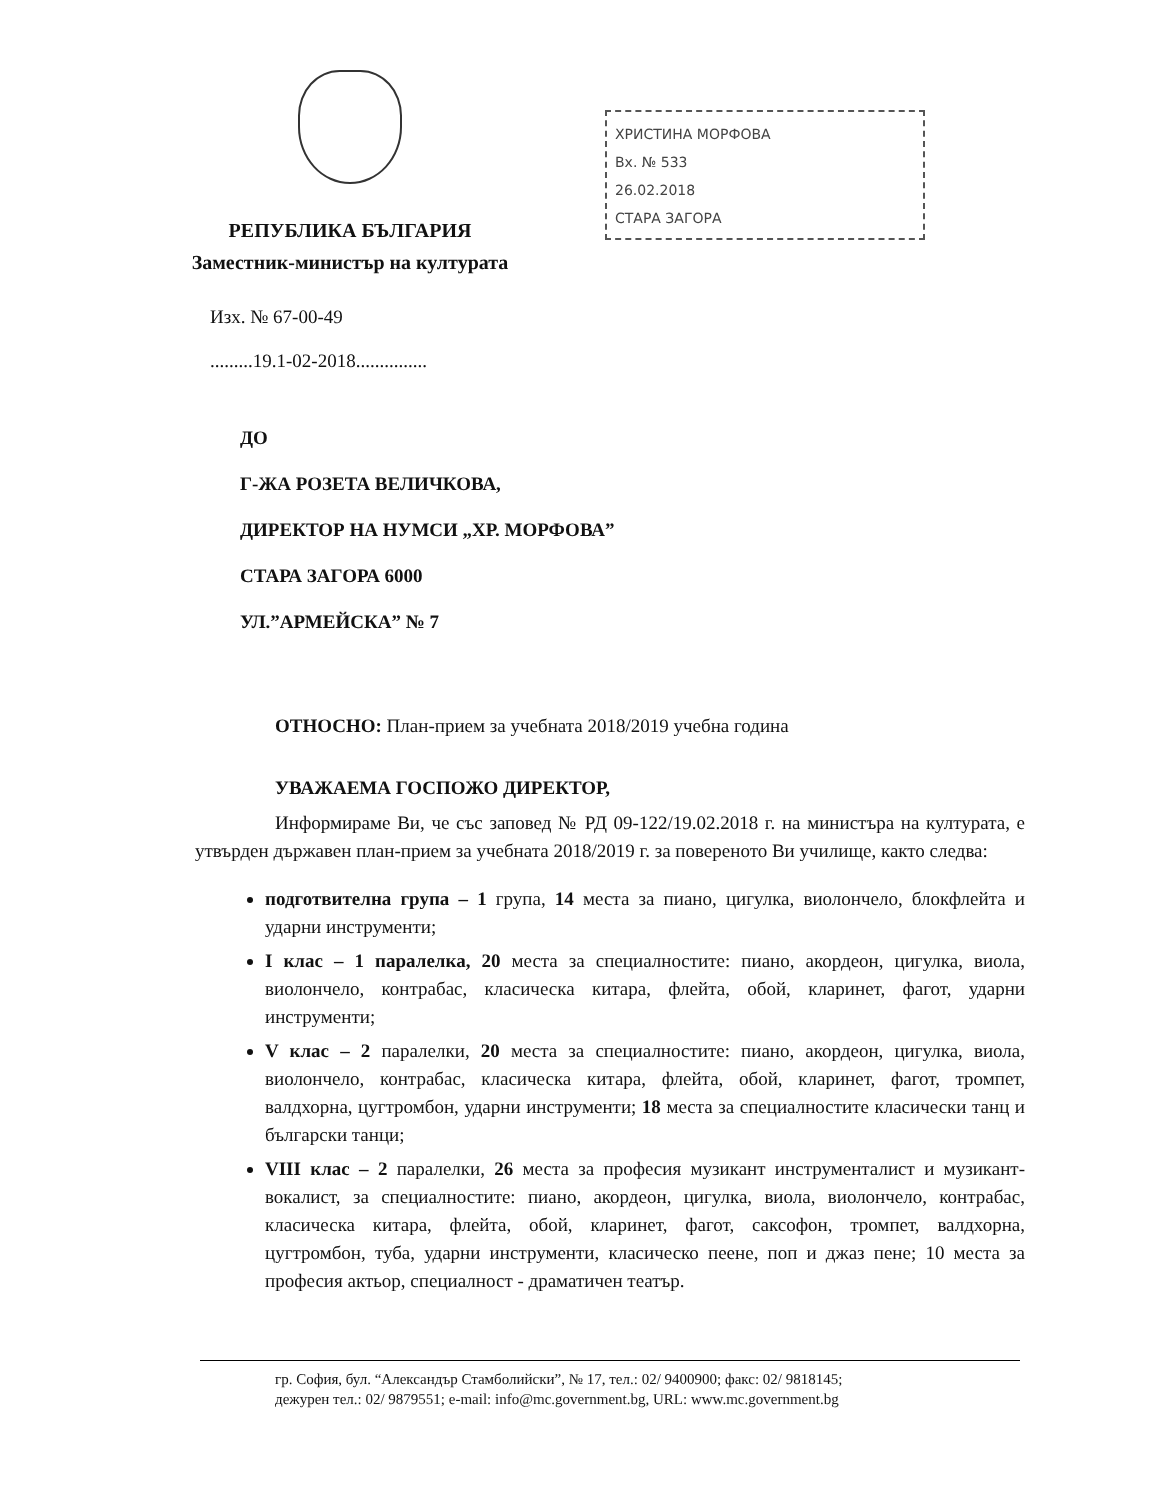РЕПУБЛИКА БЪЛГАРИЯ
Заместник-министър на културата
ХРИСТИНА МОРФОВА
Вх. № 533
26.02.2018
СТАРА ЗАГОРА
Изх. № 67-00-49
.........19.1-02-2018...............
ДО
Г-ЖА РОЗЕТА ВЕЛИЧКОВА,
ДИРЕКТОР НА НУМСИ „ХР. МОРФОВА”
СТАРА ЗАГОРА 6000
УЛ.”АРМЕЙСКА” № 7
ОТНОСНО: План-прием за учебната 2018/2019 учебна година
УВАЖАЕМА ГОСПОЖО ДИРЕКТОР,
Информираме Ви, че със заповед № РД 09-122/19.02.2018 г. на министъра на културата, е утвърден държавен план-прием за учебната 2018/2019 г. за повереното Ви училище, както следва:
подготвителна група – 1 група, 14 места за пиано, цигулка, виолончело, блокфлейта и ударни инструменти;
I клас – 1 паралелка, 20 места за специалностите: пиано, акордеон, цигулка, виола, виолончело, контрабас, класическа китара, флейта, обой, кларинет, фагот, ударни инструменти;
V клас – 2 паралелки, 20 места за специалностите: пиано, акордеон, цигулка, виола, виолончело, контрабас, класическа китара, флейта, обой, кларинет, фагот, тромпет, валдхорна, цугтромбон, ударни инструменти; 18 места за специалностите класически танц и български танци;
VIII клас – 2 паралелки, 26 места за професия музикант инструменталист и музикант-вокалист, за специалностите: пиано, акордеон, цигулка, виола, виолончело, контрабас, класическа китара, флейта, обой, кларинет, фагот, саксофон, тромпет, валдхорна, цугтромбон, туба, ударни инструменти, класическо пеене, поп и джаз пене; 10 места за професия актьор, специалност - драматичен театър.
гр. София, бул. “Александър Стамболийски”, № 17, тел.: 02/ 9400900; факс: 02/ 9818145;
дежурен тел.: 02/ 9879551; e-mail: info@mc.government.bg, URL: www.mc.government.bg